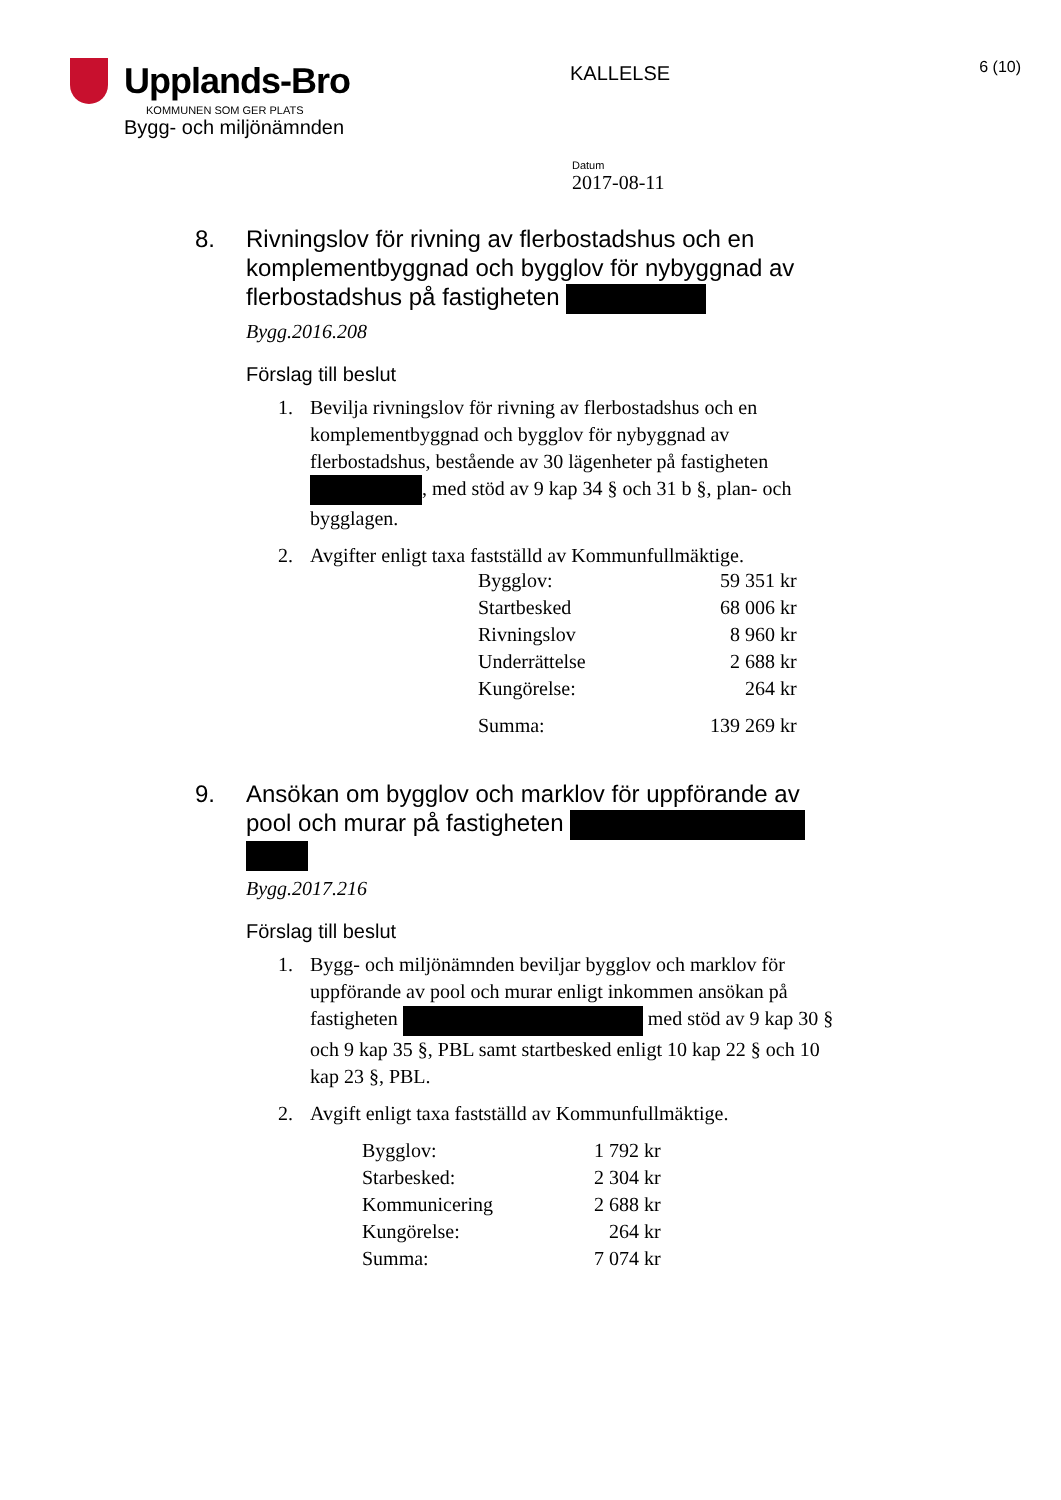Upplands-Bro
KOMMUNEN SOM GER PLATS
Bygg- och miljönämnden
KALLELSE
6 (10)
Datum
2017-08-11
8. Rivningslov för rivning av flerbostadshus och en komplementbyggnad och bygglov för nybyggnad av flerbostadshus på fastigheten
Bygg.2016.208
Förslag till beslut
1. Bevilja rivningslov för rivning av flerbostadshus och en komplementbyggnad och bygglov för nybyggnad av flerbostadshus, bestående av 30 lägenheter på fastigheten , med stöd av 9 kap 34 § och 31 b §, plan- och bygglagen.
2. Avgifter enligt taxa fastställd av Kommunfullmäktige.
| Bygglov: | 59 351 kr |
| Startbesked | 68 006 kr |
| Rivningslov | 8 960 kr |
| Underrättelse | 2 688 kr |
| Kungörelse: | 264 kr |
| Summa: | 139 269 kr |
9. Ansökan om bygglov och marklov för uppförande av pool och murar på fastigheten
Bygg.2017.216
Förslag till beslut
1. Bygg- och miljönämnden beviljar bygglov och marklov för uppförande av pool och murar enligt inkommen ansökan på fastigheten med stöd av 9 kap 30 § och 9 kap 35 §, PBL samt startbesked enligt 10 kap 22 § och 10 kap 23 §, PBL.
2. Avgift enligt taxa fastställd av Kommunfullmäktige.
| Bygglov: | 1 792 kr |
| Starbesked: | 2 304 kr |
| Kommunicering | 2 688 kr |
| Kungörelse: | 264 kr |
| Summa: | 7 074 kr |